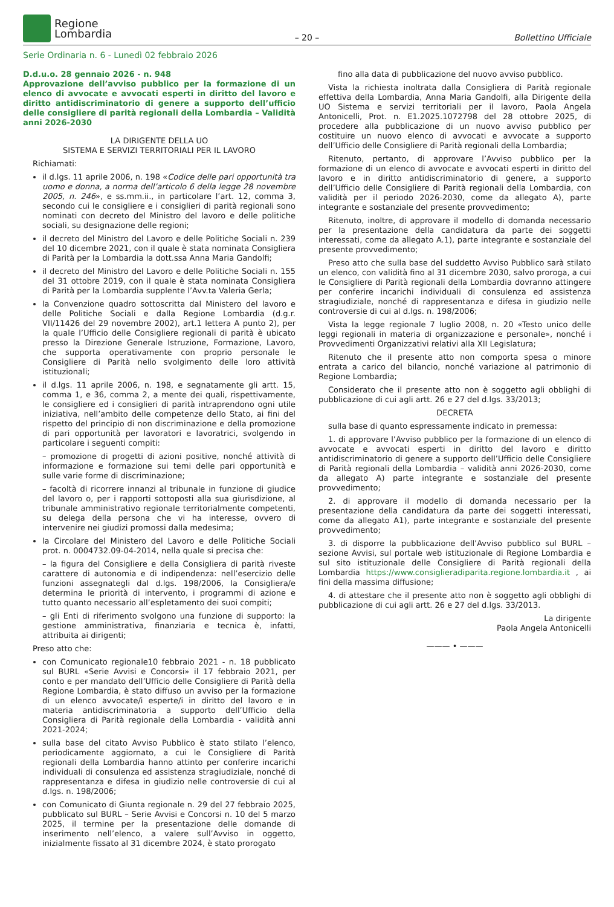Regione
Lombardia
– 20 –
Bollettino Ufficiale
Serie Ordinaria n. 6 - Lunedì 02 febbraio 2026
D.d.u.o. 28 gennaio 2026 - n. 948
Approvazione dell’avviso pubblico per la formazione di un elenco di avvocate e avvocati esperti in diritto del lavoro e diritto antidiscriminatorio di genere a supporto dell’ufficio delle consigliere di parità regionali della Lombardia – Validità anni 2026-2030
LA DIRIGENTE DELLA UO
SISTEMA E SERVIZI TERRITORIALI PER IL LAVORO
Richiamati:
il d.lgs. 11 aprile 2006, n. 198 «Codice delle pari opportunità tra uomo e donna, a norma dell’articolo 6 della legge 28 novembre 2005, n. 246», e ss.mm.ii., in particolare l’art. 12, comma 3, secondo cui le consigliere e i consiglieri di parità regionali sono nominati con decreto del Ministro del lavoro e delle politiche sociali, su designazione delle regioni;
il decreto del Ministro del Lavoro e delle Politiche Sociali n. 239 del 10 dicembre 2021, con il quale è stata nominata Consigliera di Parità per la Lombardia la dott.ssa Anna Maria Gandolfi;
il decreto del Ministro del Lavoro e delle Politiche Sociali n. 155 del 31 ottobre 2019, con il quale è stata nominata Consigliera di Parità per la Lombardia supplente l’Avv.ta Valeria Gerla;
la Convenzione quadro sottoscritta dal Ministero del lavoro e delle Politiche Sociali e dalla Regione Lombardia (d.g.r. VII/11426 del 29 novembre 2002), art.1 lettera A punto 2), per la quale l’Ufficio delle Consigliere regionali di parità è ubicato presso la Direzione Generale Istruzione, Formazione, Lavoro, che supporta operativamente con proprio personale le Consigliere di Parità nello svolgimento delle loro attività istituzionali;
il d.lgs. 11 aprile 2006, n. 198, e segnatamente gli artt. 15, comma 1, e 36, comma 2, a mente dei quali, rispettivamente, le consigliere ed i consiglieri di parità intraprendono ogni utile iniziativa, nell’ambito delle competenze dello Stato, ai fini del rispetto del principio di non discriminazione e della promozione di pari opportunità per lavoratori e lavoratrici, svolgendo in particolare i seguenti compiti:
– promozione di progetti di azioni positive, nonché attività di informazione e formazione sui temi delle pari opportunità e sulle varie forme di discriminazione;
– facoltà di ricorrere innanzi al tribunale in funzione di giudice del lavoro o, per i rapporti sottoposti alla sua giurisdizione, al tribunale amministrativo regionale territorialmente competenti, su delega della persona che vi ha interesse, ovvero di intervenire nei giudizi promossi dalla medesima;
la Circolare del Ministero del Lavoro e delle Politiche Sociali prot. n. 0004732.09-04-2014, nella quale si precisa che:
– la figura del Consigliere e della Consigliera di parità riveste carattere di autonomia e di indipendenza: nell’esercizio delle funzioni assegnategli dal d.lgs. 198/2006, la Consigliera/e determina le priorità di intervento, i programmi di azione e tutto quanto necessario all’espletamento dei suoi compiti;
– gli Enti di riferimento svolgono una funzione di supporto: la gestione amministrativa, finanziaria e tecnica è, infatti, attribuita ai dirigenti;
Preso atto che:
con Comunicato regionale10 febbraio 2021 - n. 18 pubblicato sul BURL «Serie Avvisi e Concorsi» il 17 febbraio 2021, per conto e per mandato dell’Ufficio delle Consigliere di Parità della Regione Lombardia, è stato diffuso un avviso per la formazione di un elenco avvocate/i esperte/i in diritto del lavoro e in materia antidiscriminatoria a supporto dell’Ufficio della Consigliera di Parità regionale della Lombardia - validità anni 2021-2024;
sulla base del citato Avviso Pubblico è stato stilato l’elenco, periodicamente aggiornato, a cui le Consigliere di Parità regionali della Lombardia hanno attinto per conferire incarichi individuali di consulenza ed assistenza stragiudiziale, nonché di rappresentanza e difesa in giudizio nelle controversie di cui al d.lgs. n. 198/2006;
con Comunicato di Giunta regionale n. 29 del 27 febbraio 2025, pubblicato sul BURL – Serie Avvisi e Concorsi n. 10 del 5 marzo 2025, il termine per la presentazione delle domande di inserimento nell’elenco, a valere sull’Avviso in oggetto, inizialmente fissato al 31 dicembre 2024, è stato prorogato
fino alla data di pubblicazione del nuovo avviso pubblico.
Vista la richiesta inoltrata dalla Consigliera di Parità regionale effettiva della Lombardia, Anna Maria Gandolfi, alla Dirigente della UO Sistema e servizi territoriali per il lavoro, Paola Angela Antonicelli, Prot. n. E1.2025.1072798 del 28 ottobre 2025, di procedere alla pubblicazione di un nuovo avviso pubblico per costituire un nuovo elenco di avvocati e avvocate a supporto dell’Ufficio delle Consigliere di Parità regionali della Lombardia;
Ritenuto, pertanto, di approvare l’Avviso pubblico per la formazione di un elenco di avvocate e avvocati esperti in diritto del lavoro e in diritto antidiscriminatorio di genere, a supporto dell’Ufficio delle Consigliere di Parità regionali della Lombardia, con validità per il periodo 2026-2030, come da allegato A), parte integrante e sostanziale del presente provvedimento;
Ritenuto, inoltre, di approvare il modello di domanda necessario per la presentazione della candidatura da parte dei soggetti interessati, come da allegato A.1), parte integrante e sostanziale del presente provvedimento;
Preso atto che sulla base del suddetto Avviso Pubblico sarà stilato un elenco, con validità fino al 31 dicembre 2030, salvo proroga, a cui le Consigliere di Parità regionali della Lombardia dovranno attingere per conferire incarichi individuali di consulenza ed assistenza stragiudiziale, nonché di rappresentanza e difesa in giudizio nelle controversie di cui al d.lgs. n. 198/2006;
Vista la legge regionale 7 luglio 2008, n. 20 «Testo unico delle leggi regionali in materia di organizzazione e personale», nonché i Provvedimenti Organizzativi relativi alla XII Legislatura;
Ritenuto che il presente atto non comporta spesa o minore entrata a carico del bilancio, nonché variazione al patrimonio di Regione Lombardia;
Considerato che il presente atto non è soggetto agli obblighi di pubblicazione di cui agli artt. 26 e 27 del d.lgs. 33/2013;
DECRETA
sulla base di quanto espressamente indicato in premessa:
1. di approvare l’Avviso pubblico per la formazione di un elenco di avvocate e avvocati esperti in diritto del lavoro e diritto antidiscriminatorio di genere a supporto dell’Ufficio delle Consigliere di Parità regionali della Lombardia – validità anni 2026-2030, come da allegato A) parte integrante e sostanziale del presente provvedimento;
2. di approvare il modello di domanda necessario per la presentazione della candidatura da parte dei soggetti interessati, come da allegato A1), parte integrante e sostanziale del presente provvedimento;
3. di disporre la pubblicazione dell’Avviso pubblico sul BURL – sezione Avvisi, sul portale web istituzionale di Regione Lombardia e sul sito istituzionale delle Consigliere di Parità regionali della Lombardia https://www.consiglieradiparita.regione.lombardia.it , ai fini della massima diffusione;
4. di attestare che il presente atto non è soggetto agli obblighi di pubblicazione di cui agli artt. 26 e 27 del d.lgs. 33/2013.
La dirigente
Paola Angela Antonicelli
——— • ———